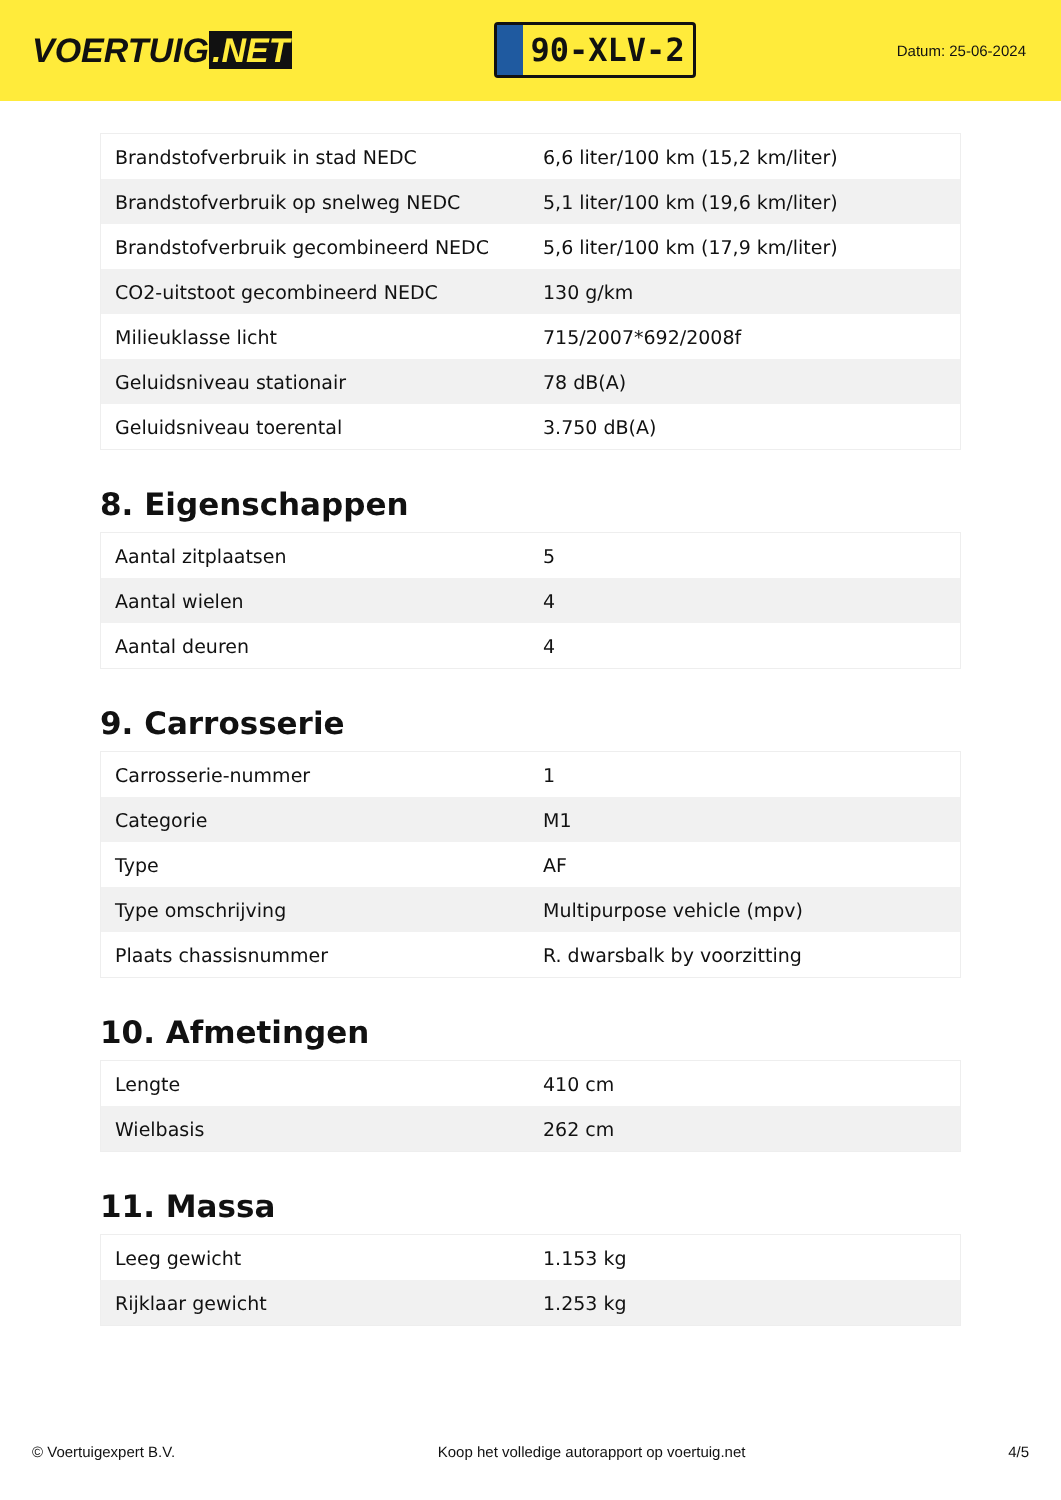VOERTUIG.NET
90-XLV-2
Datum: 25-06-2024
| Brandstofverbruik in stad NEDC | 6,6 liter/100 km (15,2 km/liter) |
| Brandstofverbruik op snelweg NEDC | 5,1 liter/100 km (19,6 km/liter) |
| Brandstofverbruik gecombineerd NEDC | 5,6 liter/100 km (17,9 km/liter) |
| CO2-uitstoot gecombineerd NEDC | 130 g/km |
| Milieuklasse licht | 715/2007*692/2008f |
| Geluidsniveau stationair | 78 dB(A) |
| Geluidsniveau toerental | 3.750 dB(A) |
8. Eigenschappen
| Aantal zitplaatsen | 5 |
| Aantal wielen | 4 |
| Aantal deuren | 4 |
9. Carrosserie
| Carrosserie-nummer | 1 |
| Categorie | M1 |
| Type | AF |
| Type omschrijving | Multipurpose vehicle (mpv) |
| Plaats chassisnummer | R. dwarsbalk by voorzitting |
10. Afmetingen
| Lengte | 410 cm |
| Wielbasis | 262 cm |
11. Massa
| Leeg gewicht | 1.153 kg |
| Rijklaar gewicht | 1.253 kg |
© Voertuigexpert B.V. Koop het volledige autorapport op voertuig.net 4/5